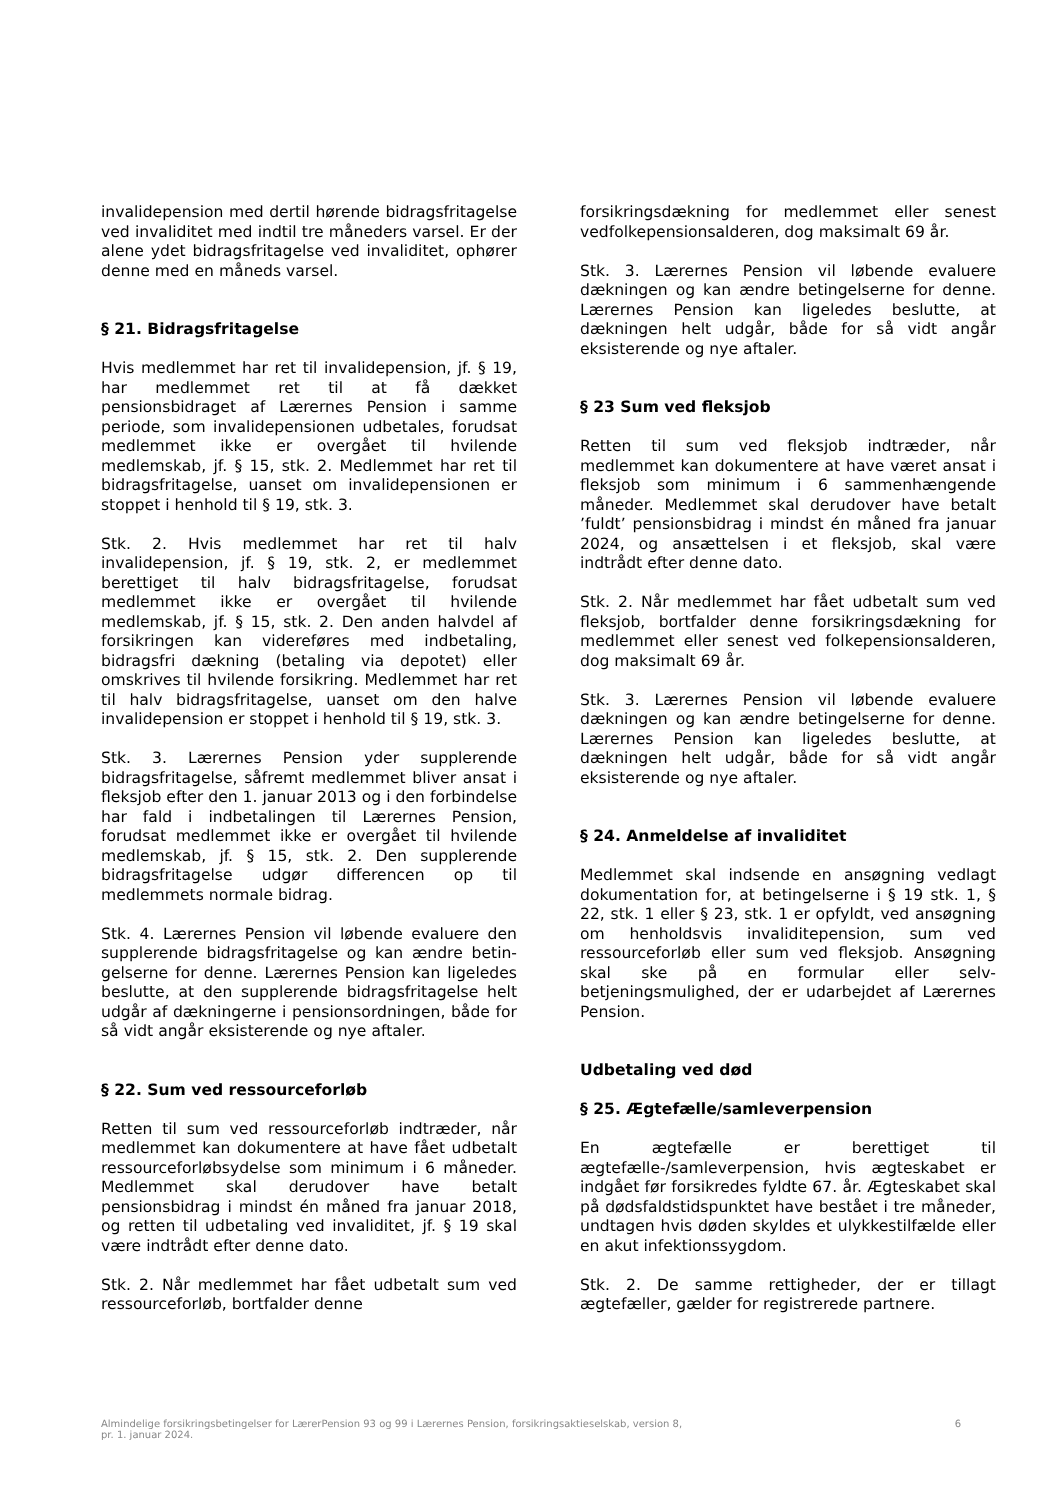invalidepension med dertil hørende bidrags­fritagelse ved invaliditet med indtil tre måneders varsel. Er der alene ydet bidragsfritagelse ved invaliditet, ophører denne med en måneds varsel.
§ 21. Bidragsfritagelse
Hvis medlemmet har ret til invalidepension, jf. § 19, har medlemmet ret til at få dækket pensionsbidraget af Lærernes Pension i samme periode, som invalidepensionen udbetales, forudsat medlemmet ikke er overgået til hvilende medlemskab, jf. § 15, stk. 2. Medlemmet har ret til bidragsfritagelse, uanset om invalidepensionen er stoppet i henhold til § 19, stk. 3.
Stk. 2. Hvis medlemmet har ret til halv invalidepension, jf. § 19, stk. 2, er medlemmet berettiget til halv bidragsfritagelse, forudsat medlemmet ikke er overgået til hvilende medlemskab, jf. § 15, stk. 2. Den anden halvdel af forsikringen kan videreføres med indbetaling, bidragsfri dækning (betaling via depotet) eller omskrives til hvilende forsikring. Medlemmet har ret til halv bidragsfritagelse, uanset om den halve invalidepension er stoppet i henhold til § 19, stk. 3.
Stk. 3. Lærernes Pension yder supplerende bidragsfritagelse, såfremt medlemmet bliver ansat i fleksjob efter den 1. januar 2013 og i den forbindelse har fald i indbetalingen til Lærernes Pension, forudsat medlemmet ikke er overgået til hvilende medlemskab, jf. § 15, stk. 2. Den supplerende bidragsfritagelse udgør differencen op til medlemmets normale bidrag.
Stk. 4. Lærernes Pension vil løbende evaluere den supplerende bidragsfritagelse og kan ændre betin­gelserne for denne. Lærernes Pension kan ligeledes beslutte, at den supplerende bidragsfritagelse helt udgår af dækningerne i pensionsordningen, både for så vidt angår eksisterende og nye aftaler.
§ 22. Sum ved ressourceforløb
Retten til sum ved ressourceforløb indtræder, når medlemmet kan dokumentere at have fået udbetalt ressourceforløbsydelse som minimum i 6 måneder. Medlemmet skal derudover have betalt pensionsbidrag i mindst én måned fra januar 2018, og retten til udbetaling ved invaliditet, jf. § 19 skal være indtrådt efter denne dato.
Stk. 2. Når medlemmet har fået udbetalt sum ved ressourceforløb, bortfalder denne
forsikringsdækning for medlemmet eller senest vedfolkepensionsalderen, dog maksimalt 69 år.
Stk. 3. Lærernes Pension vil løbende evaluere dækningen og kan ændre betingelserne for denne. Lærernes Pension kan ligeledes beslutte, at dækningen helt udgår, både for så vidt angår eksisterende og nye aftaler.
§ 23 Sum ved fleksjob
Retten til sum ved fleksjob indtræder, når medlemmet kan dokumentere at have været ansat i fleksjob som minimum i 6 sammenhængende måneder. Medlemmet skal derudover have betalt ’fuldt’ pensionsbidrag i mindst én måned fra januar 2024, og ansættelsen i et fleksjob, skal være indtrådt efter denne dato.
Stk. 2. Når medlemmet har fået udbetalt sum ved fleksjob, bortfalder denne forsikringsdækning for medlemmet eller senest ved folkepensionsalderen, dog maksimalt 69 år.
Stk. 3. Lærernes Pension vil løbende evaluere dækningen og kan ændre betingelserne for denne. Lærernes Pension kan ligeledes beslutte, at dækningen helt udgår, både for så vidt angår eksisterende og nye aftaler.
§ 24. Anmeldelse af invaliditet
Medlemmet skal indsende en ansøgning vedlagt dokumentation for, at betingelserne i § 19 stk. 1, § 22, stk. 1 eller § 23, stk. 1 er opfyldt, ved ansøgning om henholdsvis invaliditepension, sum ved ressourceforløb eller sum ved fleksjob. Ansøgning skal ske på en formular eller selv­betjeningsmulighed, der er udarbejdet af Lærernes Pension.
Udbetaling ved død
§ 25. Ægtefælle/samleverpension
En ægtefælle er berettiget til ægtefælle-/samleverpension, hvis ægteskabet er indgået før forsikredes fyldte 67. år. Ægteskabet skal på dødsfaldstidspunktet have bestået i tre måneder, undtagen hvis døden skyldes et ulykkestilfælde eller en akut infektionssygdom.
Stk. 2. De samme rettigheder, der er tillagt ægtefæller, gælder for registrerede partnere.
Almindelige forsikringsbetingelser for LærerPension 93 og 99 i Lærernes Pension, forsikringsaktieselskab, version 8,
pr. 1. januar 2024. 6